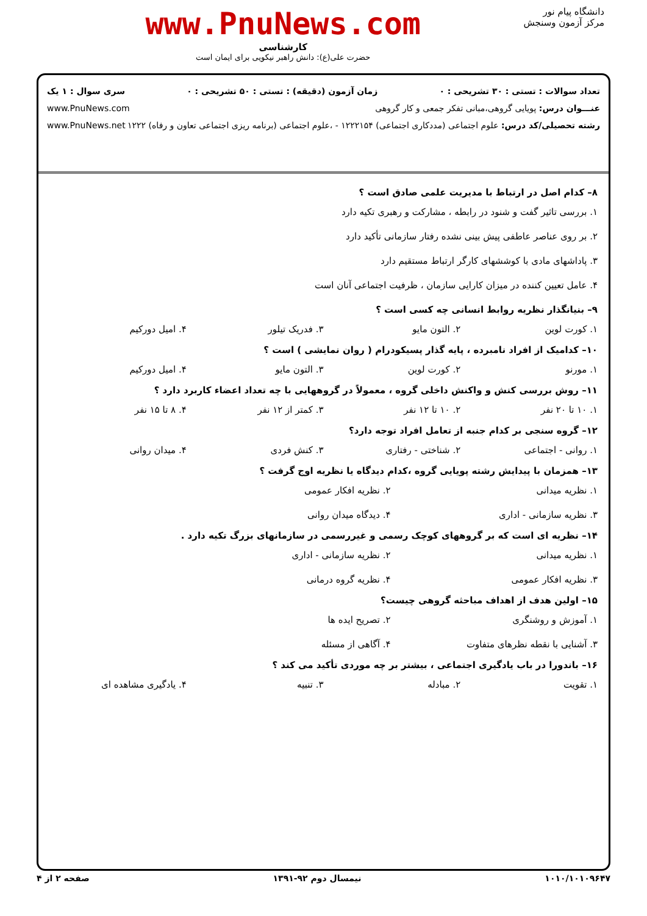دانشگاه پیام نور
مرکز آزمون وسنجش
www.PnuNews.com
کارشناسی
حضرت علی(ع): دانش راهبر نیکویی برای ایمان است
تعداد سوالات : تستی : ۳۰ تشریحی : ۰ زمان آزمون (دقیقه) : تستی : ۵۰ تشریحی : ۰ سری سوال : ۱ یک
عنـــوان درس: پویایی گروهی،مبانی تفکر جمعی و کار گروهی www.PnuNews.com
رشته تحصیلی/کد درس: علوم اجتماعی (مددکاری اجتماعی) ۱۲۲۲۱۵۴ - ،علوم اجتماعی (برنامه ریزی اجتماعی تعاون و رفاه) ۱۲۲۲ www.PnuNews.net
۸– کدام اصل در ارتباط با مدیریت علمی صادق است ؟
۱. بررسی تاثیر گفت و شنود در رابطه ، مشارکت و رهبری تکیه دارد
۲. بر روی عناصر عاطفی پیش بینی نشده رفتار سازمانی تأکید دارد
۳. پاداشهای مادی با کوششهای کارگر ارتباط مستقیم دارد
۴. عامل تعیین کننده در میزان کارایی سازمان ، ظرفیت اجتماعی آنان است
۹– بنیانگذار نظریه روابط انسانی چه کسی است ؟
۱. کورت لوین ۲. التون مایو ۳. فدریک تیلور ۴. امیل دورکیم
۱۰– کدامیک از افراد نامبرده ، پایه گذار پسیکودرام ( روان نمایشی ) است ؟
۱. مورنو ۲. کورت لوین ۳. التون مایو ۴. امیل دورکیم
۱۱– روش بررسی کنش و واکنش داخلی گروه ، معمولاً در گروههایی با چه تعداد اعضاء کاربرد دارد ؟
۱. ۱۰ تا ۲۰ نفر ۲. ۱۰ تا ۱۲ نفر ۳. کمتر از ۱۲ نفر ۴. ۸ تا ۱۵ نفر
۱۲– گروه سنجی بر کدام جنبه از تعامل افراد توجه دارد؟
۱. روانی - اجتماعی ۲. شناختی - رفتاری ۳. کنش فردی ۴. میدان روانی
۱۳– همزمان با پیدایش رشته پویایی گروه ،کدام دیدگاه یا نظریه اوج گرفت ؟
۱. نظریه میدانی ۲. نظریه افکار عمومی ۳. نظریه سازمانی - اداری ۴. دیدگاه میدان روانی
۱۴– نظریه ای است که بر گروههای کوچک رسمی و غیررسمی در سازمانهای بزرگ تکیه دارد .
۱. نظریه میدانی ۲. نظریه سازمانی - اداری ۳. نظریه افکار عمومی ۴. نظریه گروه درمانی
۱۵– اولین هدف از اهداف مباحثه گروهی چیست؟
۱. آموزش و روشنگری ۲. تصریح ایده ها ۳. آشنایی با نقطه نظرهای متفاوت ۴. آگاهی از مسئله
۱۶– باندورا در باب یادگیری اجتماعی ، بیشتر بر چه موردی تأکید می کند ؟
۱. تقویت ۲. مبادله ۳. تنبیه ۴. یادگیری مشاهده ای
۱۰۱۰/۱۰۱۰۹۶۴۷ نیمسال دوم ۹۲-۱۳۹۱ صفحه ۲ از ۴